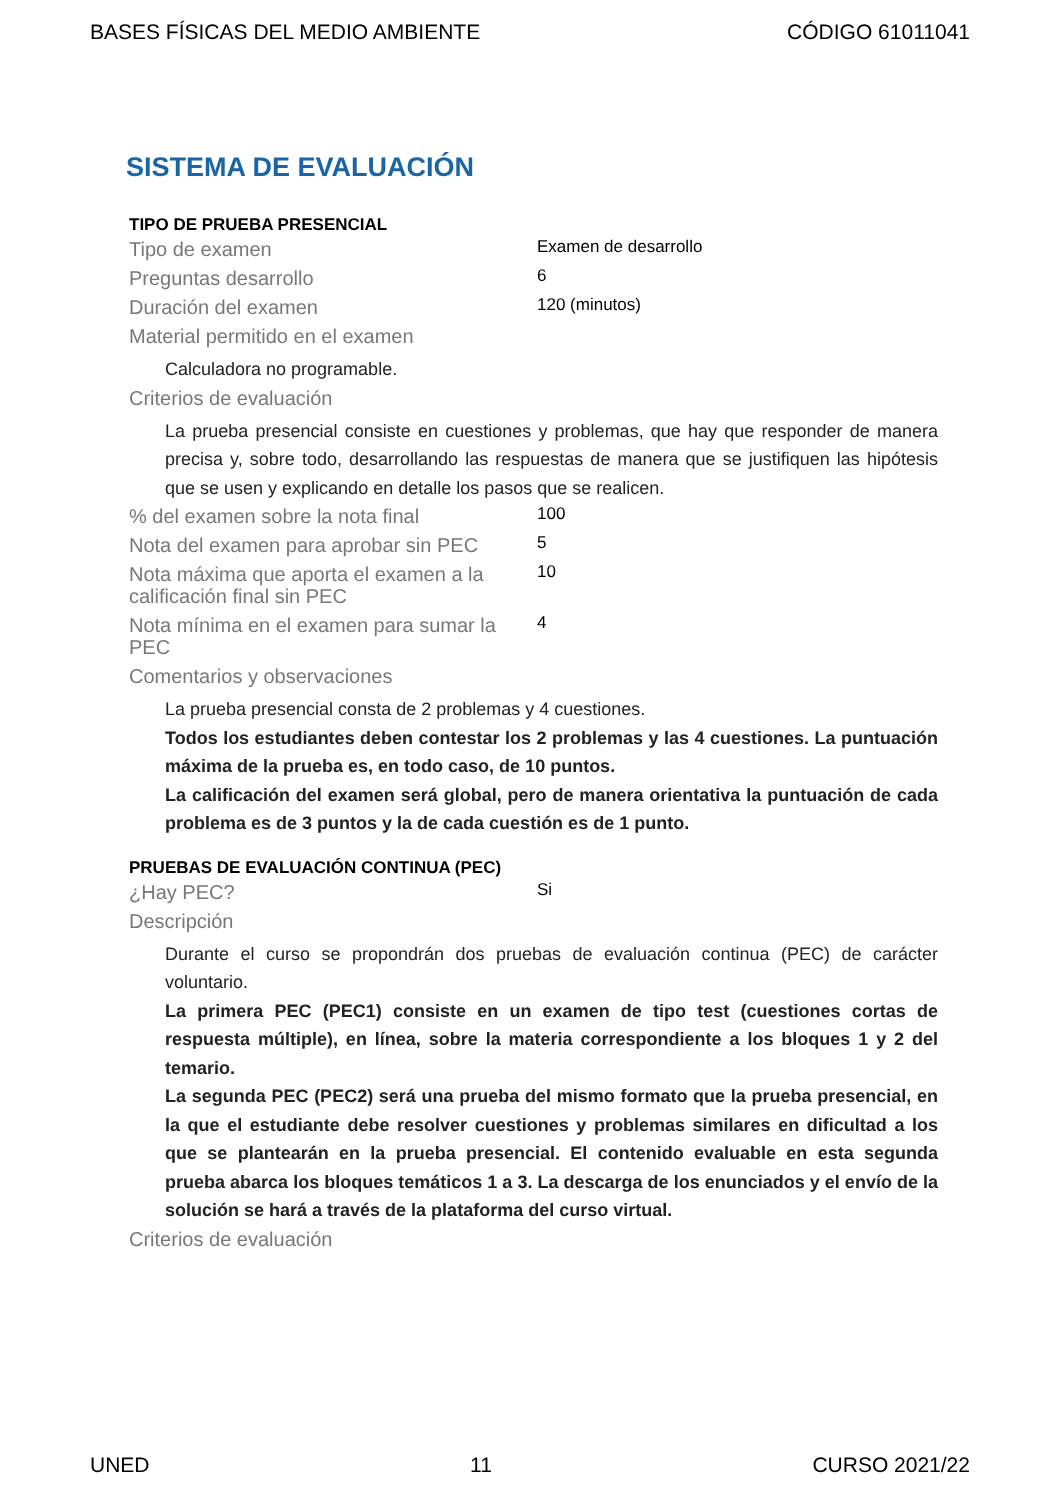BASES FÍSICAS DEL MEDIO AMBIENTE CÓDIGO 61011041
SISTEMA DE EVALUACIÓN
TIPO DE PRUEBA PRESENCIAL
Tipo de examen
Examen de desarrollo
Preguntas desarrollo
6
Duración del examen
120 (minutos)
Material permitido en el examen
Calculadora no programable.
Criterios de evaluación
La prueba presencial consiste en cuestiones y problemas, que hay que responder de manera precisa y, sobre todo, desarrollando las respuestas de manera que se justifiquen las hipótesis que se usen y explicando en detalle los pasos que se realicen.
% del examen sobre la nota final
100
Nota del examen para aprobar sin PEC
5
Nota máxima que aporta el examen a la calificación final sin PEC
10
Nota mínima en el examen para sumar la PEC
4
Comentarios y observaciones
La prueba presencial consta de 2 problemas y 4 cuestiones.
Todos los estudiantes deben contestar los 2 problemas y las 4 cuestiones. La puntuación máxima de la prueba es, en todo caso, de 10 puntos.
La calificación del examen será global, pero de manera orientativa la puntuación de cada problema es de 3 puntos y la de cada cuestión es de 1 punto.
PRUEBAS DE EVALUACIÓN CONTINUA (PEC)
¿Hay PEC?
Si
Descripción
Durante el curso se propondrán dos pruebas de evaluación continua (PEC) de carácter voluntario.
La primera PEC (PEC1) consiste en un examen de tipo test (cuestiones cortas de respuesta múltiple), en línea, sobre la materia correspondiente a los bloques 1 y 2 del temario.
La segunda PEC (PEC2) será una prueba del mismo formato que la prueba presencial, en la que el estudiante debe resolver cuestiones y problemas similares en dificultad a los que se plantearán en la prueba presencial. El contenido evaluable en esta segunda prueba abarca los bloques temáticos 1 a 3. La descarga de los enunciados y el envío de la solución se hará a través de la plataforma del curso virtual.
Criterios de evaluación
UNED 11 CURSO 2021/22